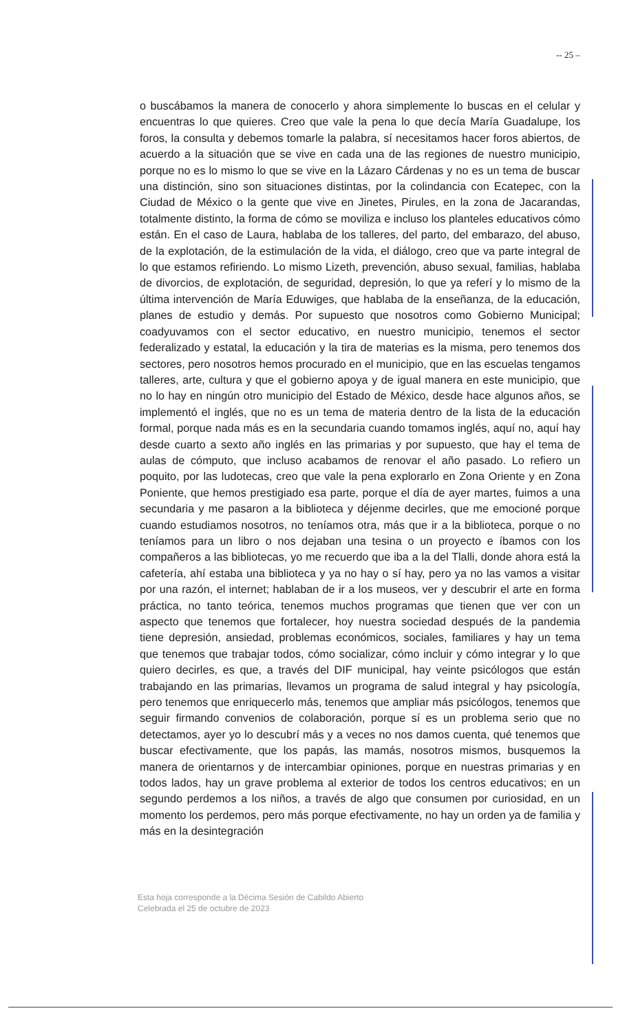-- 25 –
o buscábamos la manera de conocerlo y ahora simplemente lo buscas en el celular y encuentras lo que quieres. Creo que vale la pena lo que decía María Guadalupe, los foros, la consulta y debemos tomarle la palabra, sí necesitamos hacer foros abiertos, de acuerdo a la situación que se vive en cada una de las regiones de nuestro municipio, porque no es lo mismo lo que se vive en la Lázaro Cárdenas y no es un tema de buscar una distinción, sino son situaciones distintas, por la colindancia con Ecatepec, con la Ciudad de México o la gente que vive en Jinetes, Pirules, en la zona de Jacarandas, totalmente distinto, la forma de cómo se moviliza e incluso los planteles educativos cómo están. En el caso de Laura, hablaba de los talleres, del parto, del embarazo, del abuso, de la explotación, de la estimulación de la vida, el diálogo, creo que va parte integral de lo que estamos refiriendo. Lo mismo Lizeth, prevención, abuso sexual, familias, hablaba de divorcios, de explotación, de seguridad, depresión, lo que ya referí y lo mismo de la última intervención de María Eduwiges, que hablaba de la enseñanza, de la educación, planes de estudio y demás. Por supuesto que nosotros como Gobierno Municipal; coadyuvamos con el sector educativo, en nuestro municipio, tenemos el sector federalizado y estatal, la educación y la tira de materias es la misma, pero tenemos dos sectores, pero nosotros hemos procurado en el municipio, que en las escuelas tengamos talleres, arte, cultura y que el gobierno apoya y de igual manera en este municipio, que no lo hay en ningún otro municipio del Estado de México, desde hace algunos años, se implementó el inglés, que no es un tema de materia dentro de la lista de la educación formal, porque nada más es en la secundaria cuando tomamos inglés, aquí no, aquí hay desde cuarto a sexto año inglés en las primarias y por supuesto, que hay el tema de aulas de cómputo, que incluso acabamos de renovar el año pasado. Lo refiero un poquito, por las ludotecas, creo que vale la pena explorarlo en Zona Oriente y en Zona Poniente, que hemos prestigiado esa parte, porque el día de ayer martes, fuimos a una secundaria y me pasaron a la biblioteca y déjenme decirles, que me emocioné porque cuando estudiamos nosotros, no teníamos otra, más que ir a la biblioteca, porque o no teníamos para un libro o nos dejaban una tesina o un proyecto e íbamos con los compañeros a las bibliotecas, yo me recuerdo que iba a la del Tlalli, donde ahora está la cafetería, ahí estaba una biblioteca y ya no hay o sí hay, pero ya no las vamos a visitar por una razón, el internet; hablaban de ir a los museos, ver y descubrir el arte en forma práctica, no tanto teórica, tenemos muchos programas que tienen que ver con un aspecto que tenemos que fortalecer, hoy nuestra sociedad después de la pandemia tiene depresión, ansiedad, problemas económicos, sociales, familiares y hay un tema que tenemos que trabajar todos, cómo socializar, cómo incluir y cómo integrar y lo que quiero decirles, es que, a través del DIF municipal, hay veinte psicólogos que están trabajando en las primarias, llevamos un programa de salud integral y hay psicología, pero tenemos que enriquecerlo más, tenemos que ampliar más psicólogos, tenemos que seguir firmando convenios de colaboración, porque sí es un problema serio que no detectamos, ayer yo lo descubrí más y a veces no nos damos cuenta, qué tenemos que buscar efectivamente, que los papás, las mamás, nosotros mismos, busquemos la manera de orientarnos y de intercambiar opiniones, porque en nuestras primarias y en todos lados, hay un grave problema al exterior de todos los centros educativos; en un segundo perdemos a los niños, a través de algo que consumen por curiosidad, en un momento los perdemos, pero más porque efectivamente, no hay un orden ya de familia y más en la desintegración
Esta hoja corresponde a la Décima Sesión de Cabildo Abierto
Celebrada el 25 de octubre de 2023